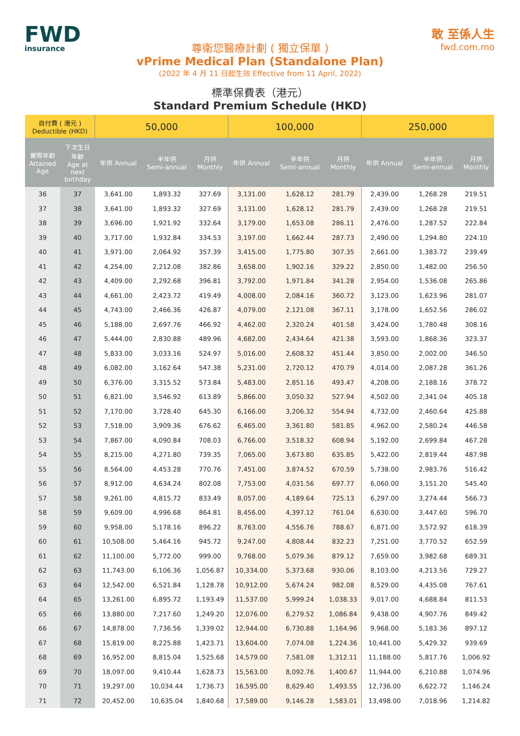FWD
insurance
敢 至係人生
fwd.com.mo
尊衛您醫療計劃 ( 獨立保單 )
vPrime Medical Plan (Standalone Plan)
(2022 年 4 月 11 日起生效 Effective from 11 April, 2022)
標準保費表（港元）
Standard Premium Schedule (HKD)
| 自付費 ( 港元 ) Deductible (HKD) | | 50,000 | | | 100,000 | | | 250,000 | | |
| --- | --- | --- | --- | --- | --- | --- | --- | --- | --- | --- |
| 實際年齡 Attained Age | 下次生日 年齡 Age at next birthday | 年供 Annual | 半年供 Semi-annual | 月供 Monthly | 年供 Annual | 半年供 Semi-annual | 月供 Monthly | 年供 Annual | 半年供 Semi-annual | 月供 Monthly |
| 36 | 37 | 3,641.00 | 1,893.32 | 327.69 | 3,131.00 | 1,628.12 | 281.79 | 2,439.00 | 1,268.28 | 219.51 |
| 37 | 38 | 3,641.00 | 1,893.32 | 327.69 | 3,131.00 | 1,628.12 | 281.79 | 2,439.00 | 1,268.28 | 219.51 |
| 38 | 39 | 3,696.00 | 1,921.92 | 332.64 | 3,179.00 | 1,653.08 | 286.11 | 2,476.00 | 1,287.52 | 222.84 |
| 39 | 40 | 3,717.00 | 1,932.84 | 334.53 | 3,197.00 | 1,662.44 | 287.73 | 2,490.00 | 1,294.80 | 224.10 |
| 40 | 41 | 3,971.00 | 2,064.92 | 357.39 | 3,415.00 | 1,775.80 | 307.35 | 2,661.00 | 1,383.72 | 239.49 |
| 41 | 42 | 4,254.00 | 2,212.08 | 382.86 | 3,658.00 | 1,902.16 | 329.22 | 2,850.00 | 1,482.00 | 256.50 |
| 42 | 43 | 4,409.00 | 2,292.68 | 396.81 | 3,792.00 | 1,971.84 | 341.28 | 2,954.00 | 1,536.08 | 265.86 |
| 43 | 44 | 4,661.00 | 2,423.72 | 419.49 | 4,008.00 | 2,084.16 | 360.72 | 3,123.00 | 1,623.96 | 281.07 |
| 44 | 45 | 4,743.00 | 2,466.36 | 426.87 | 4,079.00 | 2,121.08 | 367.11 | 3,178.00 | 1,652.56 | 286.02 |
| 45 | 46 | 5,188.00 | 2,697.76 | 466.92 | 4,462.00 | 2,320.24 | 401.58 | 3,424.00 | 1,780.48 | 308.16 |
| 46 | 47 | 5,444.00 | 2,830.88 | 489.96 | 4,682.00 | 2,434.64 | 421.38 | 3,593.00 | 1,868.36 | 323.37 |
| 47 | 48 | 5,833.00 | 3,033.16 | 524.97 | 5,016.00 | 2,608.32 | 451.44 | 3,850.00 | 2,002.00 | 346.50 |
| 48 | 49 | 6,082.00 | 3,162.64 | 547.38 | 5,231.00 | 2,720.12 | 470.79 | 4,014.00 | 2,087.28 | 361.26 |
| 49 | 50 | 6,376.00 | 3,315.52 | 573.84 | 5,483.00 | 2,851.16 | 493.47 | 4,208.00 | 2,188.16 | 378.72 |
| 50 | 51 | 6,821.00 | 3,546.92 | 613.89 | 5,866.00 | 3,050.32 | 527.94 | 4,502.00 | 2,341.04 | 405.18 |
| 51 | 52 | 7,170.00 | 3,728.40 | 645.30 | 6,166.00 | 3,206.32 | 554.94 | 4,732.00 | 2,460.64 | 425.88 |
| 52 | 53 | 7,518.00 | 3,909.36 | 676.62 | 6,465.00 | 3,361.80 | 581.85 | 4,962.00 | 2,580.24 | 446.58 |
| 53 | 54 | 7,867.00 | 4,090.84 | 708.03 | 6,766.00 | 3,518.32 | 608.94 | 5,192.00 | 2,699.84 | 467.28 |
| 54 | 55 | 8,215.00 | 4,271.80 | 739.35 | 7,065.00 | 3,673.80 | 635.85 | 5,422.00 | 2,819.44 | 487.98 |
| 55 | 56 | 8,564.00 | 4,453.28 | 770.76 | 7,451.00 | 3,874.52 | 670.59 | 5,738.00 | 2,983.76 | 516.42 |
| 56 | 57 | 8,912.00 | 4,634.24 | 802.08 | 7,753.00 | 4,031.56 | 697.77 | 6,060.00 | 3,151.20 | 545.40 |
| 57 | 58 | 9,261.00 | 4,815.72 | 833.49 | 8,057.00 | 4,189.64 | 725.13 | 6,297.00 | 3,274.44 | 566.73 |
| 58 | 59 | 9,609.00 | 4,996.68 | 864.81 | 8,456.00 | 4,397.12 | 761.04 | 6,630.00 | 3,447.60 | 596.70 |
| 59 | 60 | 9,958.00 | 5,178.16 | 896.22 | 8,763.00 | 4,556.76 | 788.67 | 6,871.00 | 3,572.92 | 618.39 |
| 60 | 61 | 10,508.00 | 5,464.16 | 945.72 | 9,247.00 | 4,808.44 | 832.23 | 7,251.00 | 3,770.52 | 652.59 |
| 61 | 62 | 11,100.00 | 5,772.00 | 999.00 | 9,768.00 | 5,079.36 | 879.12 | 7,659.00 | 3,982.68 | 689.31 |
| 62 | 63 | 11,743.00 | 6,106.36 | 1,056.87 | 10,334.00 | 5,373.68 | 930.06 | 8,103.00 | 4,213.56 | 729.27 |
| 63 | 64 | 12,542.00 | 6,521.84 | 1,128.78 | 10,912.00 | 5,674.24 | 982.08 | 8,529.00 | 4,435.08 | 767.61 |
| 64 | 65 | 13,261.00 | 6,895.72 | 1,193.49 | 11,537.00 | 5,999.24 | 1,038.33 | 9,017.00 | 4,688.84 | 811.53 |
| 65 | 66 | 13,880.00 | 7,217.60 | 1,249.20 | 12,076.00 | 6,279.52 | 1,086.84 | 9,438.00 | 4,907.76 | 849.42 |
| 66 | 67 | 14,878.00 | 7,736.56 | 1,339.02 | 12,944.00 | 6,730.88 | 1,164.96 | 9,968.00 | 5,183.36 | 897.12 |
| 67 | 68 | 15,819.00 | 8,225.88 | 1,423.71 | 13,604.00 | 7,074.08 | 1,224.36 | 10,441.00 | 5,429.32 | 939.69 |
| 68 | 69 | 16,952.00 | 8,815.04 | 1,525.68 | 14,579.00 | 7,581.08 | 1,312.11 | 11,188.00 | 5,817.76 | 1,006.92 |
| 69 | 70 | 18,097.00 | 9,410.44 | 1,628.73 | 15,563.00 | 8,092.76 | 1,400.67 | 11,944.00 | 6,210.88 | 1,074.96 |
| 70 | 71 | 19,297.00 | 10,034.44 | 1,736.73 | 16,595.00 | 8,629.40 | 1,493.55 | 12,736.00 | 6,622.72 | 1,146.24 |
| 71 | 72 | 20,452.00 | 10,635.04 | 1,840.68 | 17,589.00 | 9,146.28 | 1,583.01 | 13,498.00 | 7,018.96 | 1,214.82 |